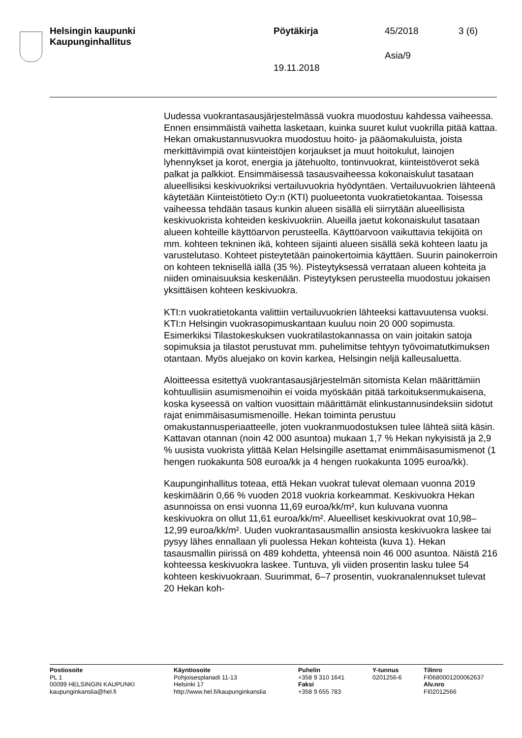Helsingin kaupunki
Kaupunginhallitus
Pöytäkirja 45/2018 3 (6)
Asia/9
19.11.2018
Uudessa vuokrantasausjärjestelmässä vuokra muodostuu kahdessa vaiheessa. Ennen ensimmäistä vaihetta lasketaan, kuinka suuret kulut vuokrilla pitää kattaa. Hekan omakustannusvuokra muodostuu hoito- ja pääomakuluista, joista merkittävimpiä ovat kiinteistöjen korjaukset ja muut hoitokulut, lainojen lyhennykset ja korot, energia ja jätehuolto, tontinvuokrat, kiinteistöverot sekä palkat ja palkkiot. Ensimmäisessä tasausvaiheessa kokonaiskulut tasataan alueellisiksi keskivuokriksi vertailuvuokria hyödyntäen. Vertailuvuokrien lähteenä käytetään Kiinteistötieto Oy:n (KTI) puolueetonta vuokratietokantaa. Toisessa vaiheessa tehdään tasaus kunkin alueen sisällä eli siirrytään alueellisista keskivuokrista kohteiden keskivuokriin. Alueilla jaetut kokonaiskulut tasataan alueen kohteille käyttöarvon perusteella. Käyttöarvoon vaikuttavia tekijöitä on mm. kohteen tekninen ikä, kohteen sijainti alueen sisällä sekä kohteen laatu ja varustelutaso. Kohteet pisteytetään painokertoimia käyttäen. Suurin painokerroin on kohteen teknisellä iällä (35 %). Pisteytyksessä verrataan alueen kohteita ja niiden ominaisuuksia keskenään. Pisteytyksen perusteella muodostuu jokaisen yksittäisen kohteen keskivuokra.
KTI:n vuokratietokanta valittiin vertailuvuokrien lähteeksi kattavuutensa vuoksi. KTI:n Helsingin vuokrasopimuskantaan kuuluu noin 20 000 sopimusta. Esimerkiksi Tilastokeskuksen vuokratilastokannassa on vain joitakin satoja sopimuksia ja tilastot perustuvat mm. puhelimitse tehtyyn työvoimatutkimuksen otantaan. Myös aluejako on kovin karkea, Helsingin neljä kalleusaluetta.
Aloitteessa esitettyä vuokrantasausjärjestelmän sitomista Kelan määrittämiin kohtuullisiin asumismenoihin ei voida myöskään pitää tarkoituksenmukaisena, koska kyseessä on valtion vuosittain määrittämät elinkustannusindeksiin sidotut rajat enimmäisasumismenoille. Hekan toiminta perustuu omakustannusperiaatteelle, joten vuokranmuodostuksen tulee lähteä siitä käsin. Kattavan otannan (noin 42 000 asuntoa) mukaan 1,7 % Hekan nykyisistä ja 2,9 % uusista vuokrista ylittää Kelan Helsingille asettamat enimmäisasumismenot (1 hengen ruokakunta 508 euroa/kk ja 4 hengen ruokakunta 1095 euroa/kk).
Kaupunginhallitus toteaa, että Hekan vuokrat tulevat olemaan vuonna 2019 keskimäärin 0,66 % vuoden 2018 vuokria korkeammat. Keskivuokra Hekan asunnoissa on ensi vuonna 11,69 euroa/kk/m², kun kuluvana vuonna keskivuokra on ollut 11,61 euroa/kk/m². Alueelliset keskivuokrat ovat 10,98–12,99 euroa/kk/m². Uuden vuokrantasausmallin ansiosta keskivuokra laskee tai pysyy lähes ennallaan yli puolessa Hekan kohteista (kuva 1). Hekan tasausmallin piirissä on 489 kohdetta, yhteensä noin 46 000 asuntoa. Näistä 216 kohteessa keskivuokra laskee. Tuntuva, yli viiden prosentin lasku tulee 54 kohteen keskivuokraan. Suurimmat, 6–7 prosentin, vuokranalennukset tulevat 20 Hekan koh-
Postiosoite
PL 1
00099 HELSINGIN KAUPUNKI
kaupunginkanslia@hel.fi
Käyntiosoite
Pohjoisesplanadi 11-13
Helsinki 17
http://www.hel.fi/kaupunginkanslia
Puhelin
+358 9 310 1641
Faksi
+358 9 655 783
Y-tunnus
0201256-6
Tilinro
FI0680001200062637
Alv.nro
FI02012566